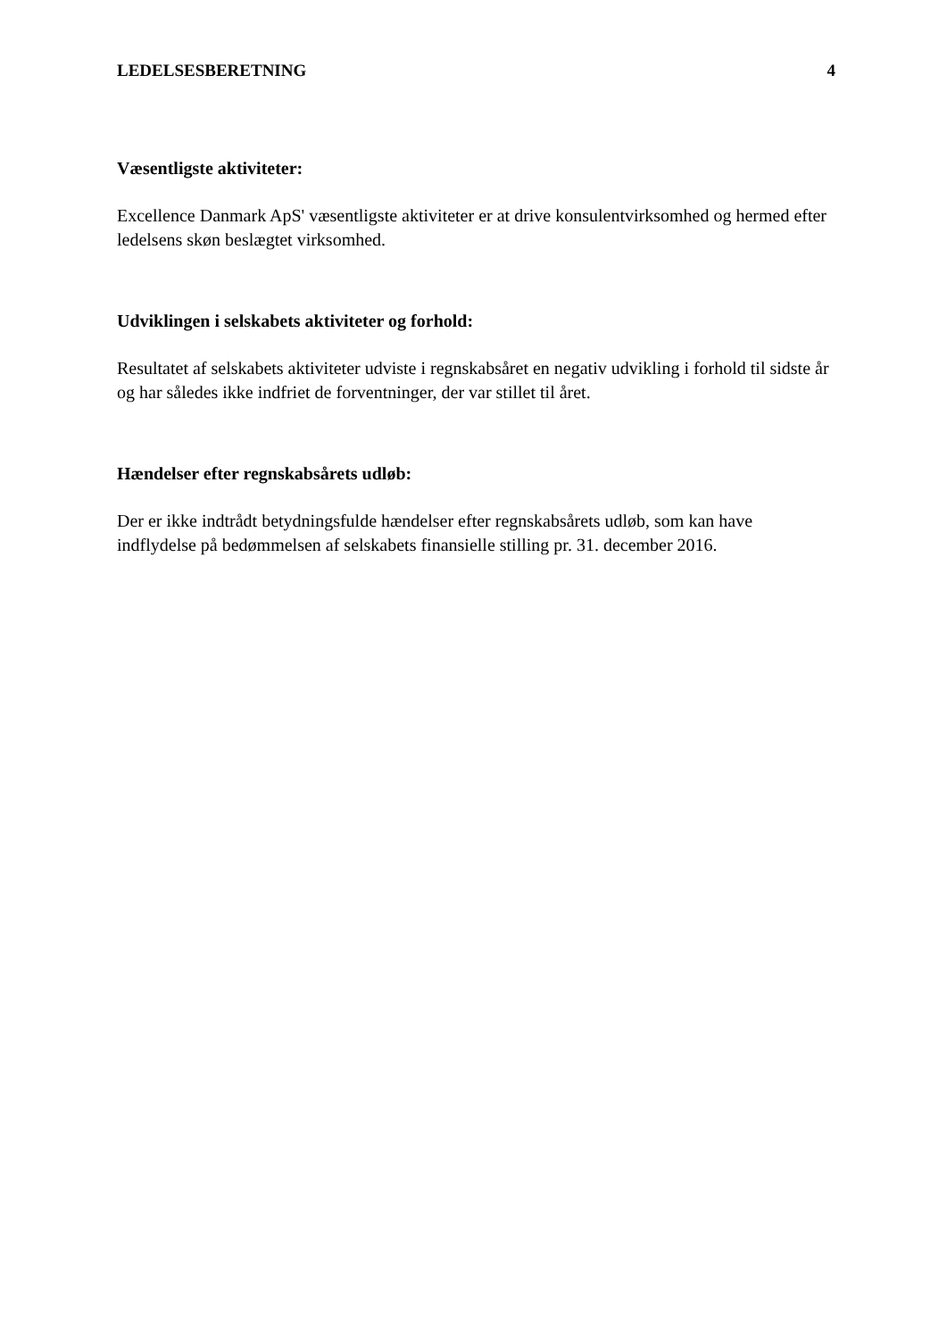LEDELSESBERETNING 4
Væsentligste aktiviteter:
Excellence Danmark ApS' væsentligste aktiviteter er at drive konsulentvirksomhed og hermed efter ledelsens skøn beslægtet virksomhed.
Udviklingen i selskabets aktiviteter og forhold:
Resultatet af selskabets aktiviteter udviste i regnskabsåret en negativ udvikling i forhold til sidste år og har således ikke indfriet de forventninger, der var stillet til året.
Hændelser efter regnskabsårets udløb:
Der er ikke indtrådt betydningsfulde hændelser efter regnskabsårets udløb, som kan have indflydelse på bedømmelsen af selskabets finansielle stilling pr. 31. december 2016.